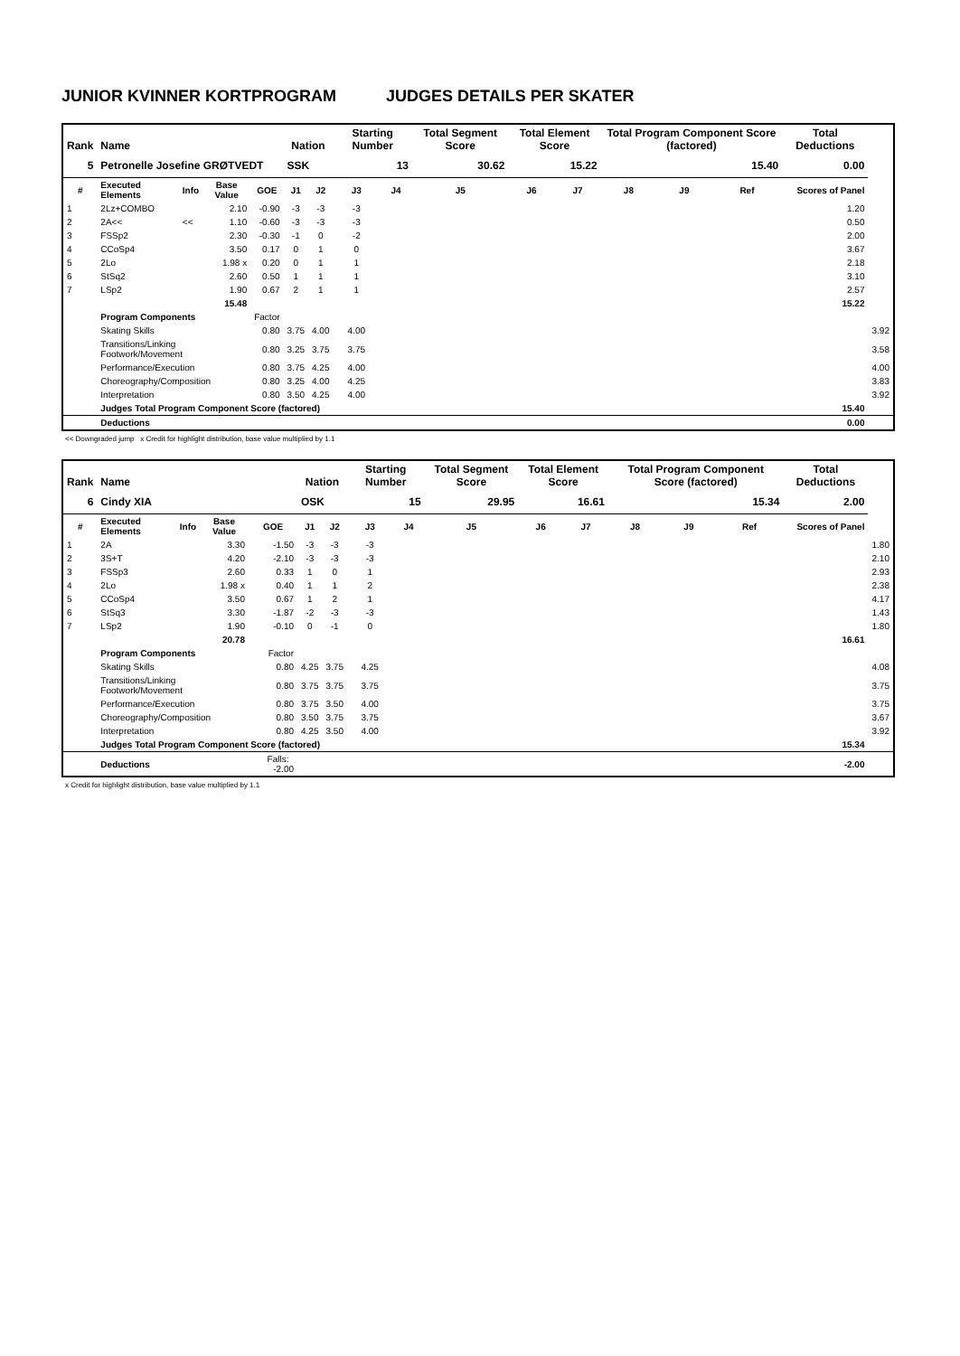JUNIOR KVINNER KORTPROGRAM JUDGES DETAILS PER SKATER
| Rank | Name | | | | Nation | | Starting Number | | Total Segment Score | Total Element Score | | Total Program Component Score (factored) | | | Total Deductions | |
| --- | --- | --- | --- | --- | --- | --- | --- | --- | --- | --- | --- | --- | --- | --- | --- | --- |
| 5 | Petronelle Josefine GRØTVEDT | | | | SSK | | 13 | | 30.62 | 15.22 | | 15.40 | | | 0.00 | |
| # | Executed Elements | Info | Base Value | GOE | J1 | J2 | J3 | J4 | J5 | J6 | J7 | J8 | J9 | Ref | Scores of Panel | |
| 1 | 2Lz+COMBO | | 2.10 | -0.90 | -3 | -3 | -3 | | | | | | | | 1.20 | |
| 2 | 2A<< | << | 1.10 | -0.60 | -3 | -3 | -3 | | | | | | | | 0.50 | |
| 3 | FSSp2 | | 2.30 | -0.30 | -1 | 0 | -2 | | | | | | | | 2.00 | |
| 4 | CCoSp4 | | 3.50 | 0.17 | 0 | 1 | 0 | | | | | | | | 3.67 | |
| 5 | 2Lo | | 1.98 x | 0.20 | 0 | 1 | 1 | | | | | | | | 2.18 | |
| 6 | StSq2 | | 2.60 | 0.50 | 1 | 1 | 1 | | | | | | | | 3.10 | |
| 7 | LSp2 | | 1.90 | 0.67 | 2 | 1 | 1 | | | | | | | | 2.57 | |
| | | | 15.48 | | | | | | | | | | | | 15.22 | |
| | Program Components | | | Factor | | | | | | | | | | | | |
| | Skating Skills | | | 0.80 | 3.75 | 4.00 | 4.00 | | | | | | | | | 3.92 |
| | Transitions/Linking Footwork/Movement | | | 0.80 | 3.25 | 3.75 | 3.75 | | | | | | | | | 3.58 |
| | Performance/Execution | | | 0.80 | 3.75 | 4.25 | 4.00 | | | | | | | | | 4.00 |
| | Choreography/Composition | | | 0.80 | 3.25 | 4.00 | 4.25 | | | | | | | | | 3.83 |
| | Interpretation | | | 0.80 | 3.50 | 4.25 | 4.00 | | | | | | | | | 3.92 |
| | Judges Total Program Component Score (factored) | | | | | | | | | | | | | | 15.40 | |
| | Deductions | | | | | | | | | | | | | | 0.00 | |
<< Downgraded jump x Credit for highlight distribution, base value multiplied by 1.1
| Rank | Name | | | | Nation | | Starting Number | | Total Segment Score | Total Element Score | | Total Program Component Score (factored) | | | Total Deductions | |
| --- | --- | --- | --- | --- | --- | --- | --- | --- | --- | --- | --- | --- | --- | --- | --- | --- |
| 6 | Cindy XIA | | | | OSK | | 15 | | 29.95 | 16.61 | | 15.34 | | | 2.00 | |
| # | Executed Elements | Info | Base Value | GOE | J1 | J2 | J3 | J4 | J5 | J6 | J7 | J8 | J9 | Ref | Scores of Panel | |
| 1 | 2A | | 3.30 | -1.50 | -3 | -3 | -3 | | | | | | | | | 1.80 |
| 2 | 3S+T | | 4.20 | -2.10 | -3 | -3 | -3 | | | | | | | | | 2.10 |
| 3 | FSSp3 | | 2.60 | 0.33 | 1 | 0 | 1 | | | | | | | | | 2.93 |
| 4 | 2Lo | | 1.98 x | 0.40 | 1 | 1 | 2 | | | | | | | | | 2.38 |
| 5 | CCoSp4 | | 3.50 | 0.67 | 1 | 2 | 1 | | | | | | | | | 4.17 |
| 6 | StSq3 | | 3.30 | -1.87 | -2 | -3 | -3 | | | | | | | | | 1.43 |
| 7 | LSp2 | | 1.90 | -0.10 | 0 | -1 | 0 | | | | | | | | | 1.80 |
| | | | 20.78 | | | | | | | | | | | | 16.61 | |
| | Program Components | | | Factor | | | | | | | | | | | | |
| | Skating Skills | | | 0.80 | 4.25 | 3.75 | 4.25 | | | | | | | | | 4.08 |
| | Transitions/Linking Footwork/Movement | | | 0.80 | 3.75 | 3.75 | 3.75 | | | | | | | | | 3.75 |
| | Performance/Execution | | | 0.80 | 3.75 | 3.50 | 4.00 | | | | | | | | | 3.75 |
| | Choreography/Composition | | | 0.80 | 3.50 | 3.75 | 3.75 | | | | | | | | | 3.67 |
| | Interpretation | | | 0.80 | 4.25 | 3.50 | 4.00 | | | | | | | | | 3.92 |
| | Judges Total Program Component Score (factored) | | | | | | | | | | | | | | 15.34 | |
| | Deductions | | | Falls: -2.00 | | | | | | | | | | | -2.00 | |
x Credit for highlight distribution, base value multiplied by 1.1